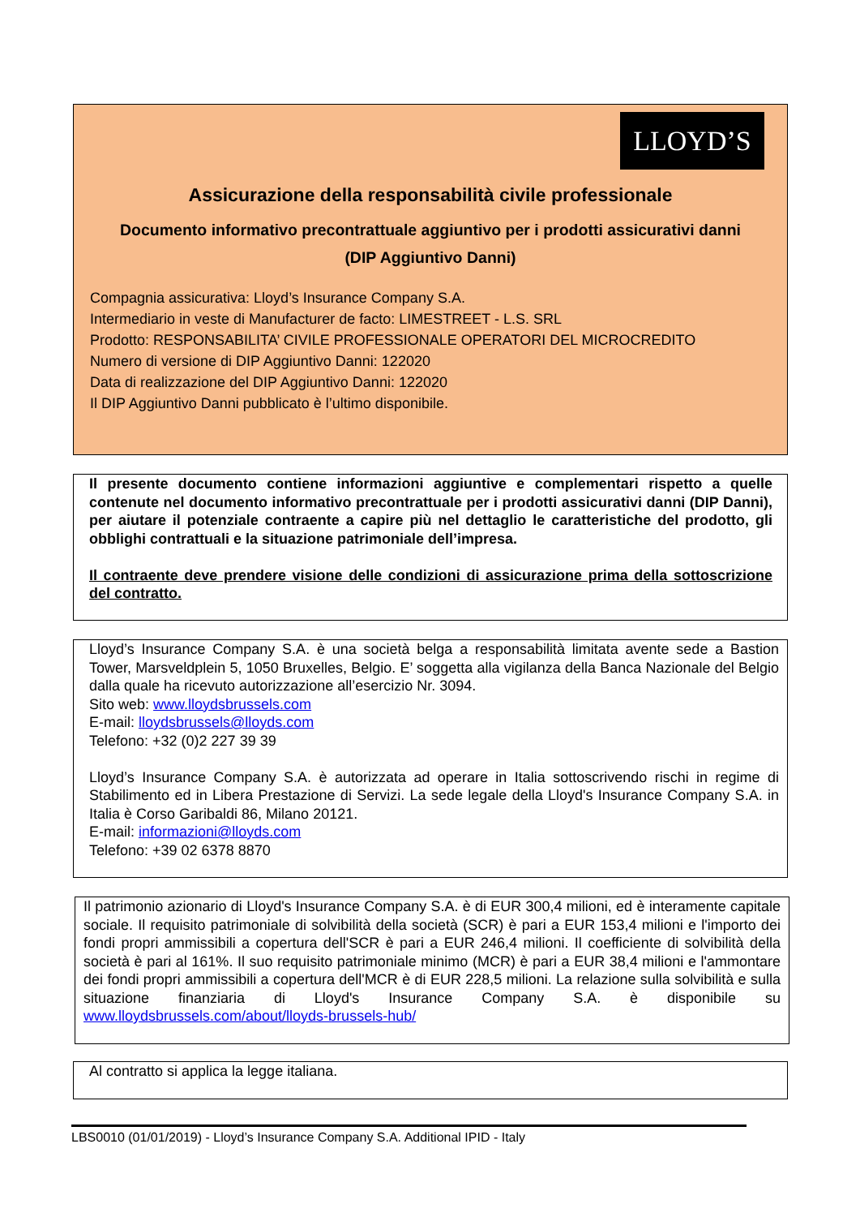LLOYD’S
Assicurazione della responsabilità civile professionale
Documento informativo precontrattuale aggiuntivo per i prodotti assicurativi danni
(DIP Aggiuntivo Danni)
Compagnia assicurativa: Lloyd’s Insurance Company S.A.
Intermediario in veste di Manufacturer de facto: LIMESTREET - L.S. SRL
Prodotto: RESPONSABILITA’ CIVILE PROFESSIONALE OPERATORI DEL MICROCREDITO
Numero di versione di DIP Aggiuntivo Danni: 122020
Data di realizzazione del DIP Aggiuntivo Danni: 122020
Il DIP Aggiuntivo Danni pubblicato è l’ultimo disponibile.
Il presente documento contiene informazioni aggiuntive e complementari rispetto a quelle contenute nel documento informativo precontrattuale per i prodotti assicurativi danni (DIP Danni), per aiutare il potenziale contraente a capire più nel dettaglio le caratteristiche del prodotto, gli obblighi contrattuali e la situazione patrimoniale dell’impresa.
Il contraente deve prendere visione delle condizioni di assicurazione prima della sottoscrizione del contratto.
Lloyd’s Insurance Company S.A. è una società belga a responsabilità limitata avente sede a Bastion Tower, Marsveldplein 5, 1050 Bruxelles, Belgio. E’ soggetta alla vigilanza della Banca Nazionale del Belgio dalla quale ha ricevuto autorizzazione all’esercizio Nr. 3094.
Sito web: www.lloydsbrussels.com
E-mail: lloydsbrussels@lloyds.com
Telefono: +32 (0)2 227 39 39
Lloyd’s Insurance Company S.A. è autorizzata ad operare in Italia sottoscrivendo rischi in regime di Stabilimento ed in Libera Prestazione di Servizi. La sede legale della Lloyd's Insurance Company S.A. in Italia è Corso Garibaldi 86, Milano 20121.
E-mail: informazioni@lloyds.com
Telefono: +39 02 6378 8870
Il patrimonio azionario di Lloyd's Insurance Company S.A. è di EUR 300,4 milioni, ed è interamente capitale sociale. Il requisito patrimoniale di solvibilità della società (SCR) è pari a EUR 153,4 milioni e l'importo dei fondi propri ammissibili a copertura dell'SCR è pari a EUR 246,4 milioni. Il coefficiente di solvibilità della società è pari al 161%. Il suo requisito patrimoniale minimo (MCR) è pari a EUR 38,4 milioni e l'ammontare dei fondi propri ammissibili a copertura dell'MCR è di EUR 228,5 milioni. La relazione sulla solvibilità e sulla situazione finanziaria di Lloyd's Insurance Company S.A. è disponibile su www.lloydsbrussels.com/about/lloyds-brussels-hub/
Al contratto si applica la legge italiana.
LBS0010 (01/01/2019) - Lloyd’s Insurance Company S.A. Additional IPID - Italy